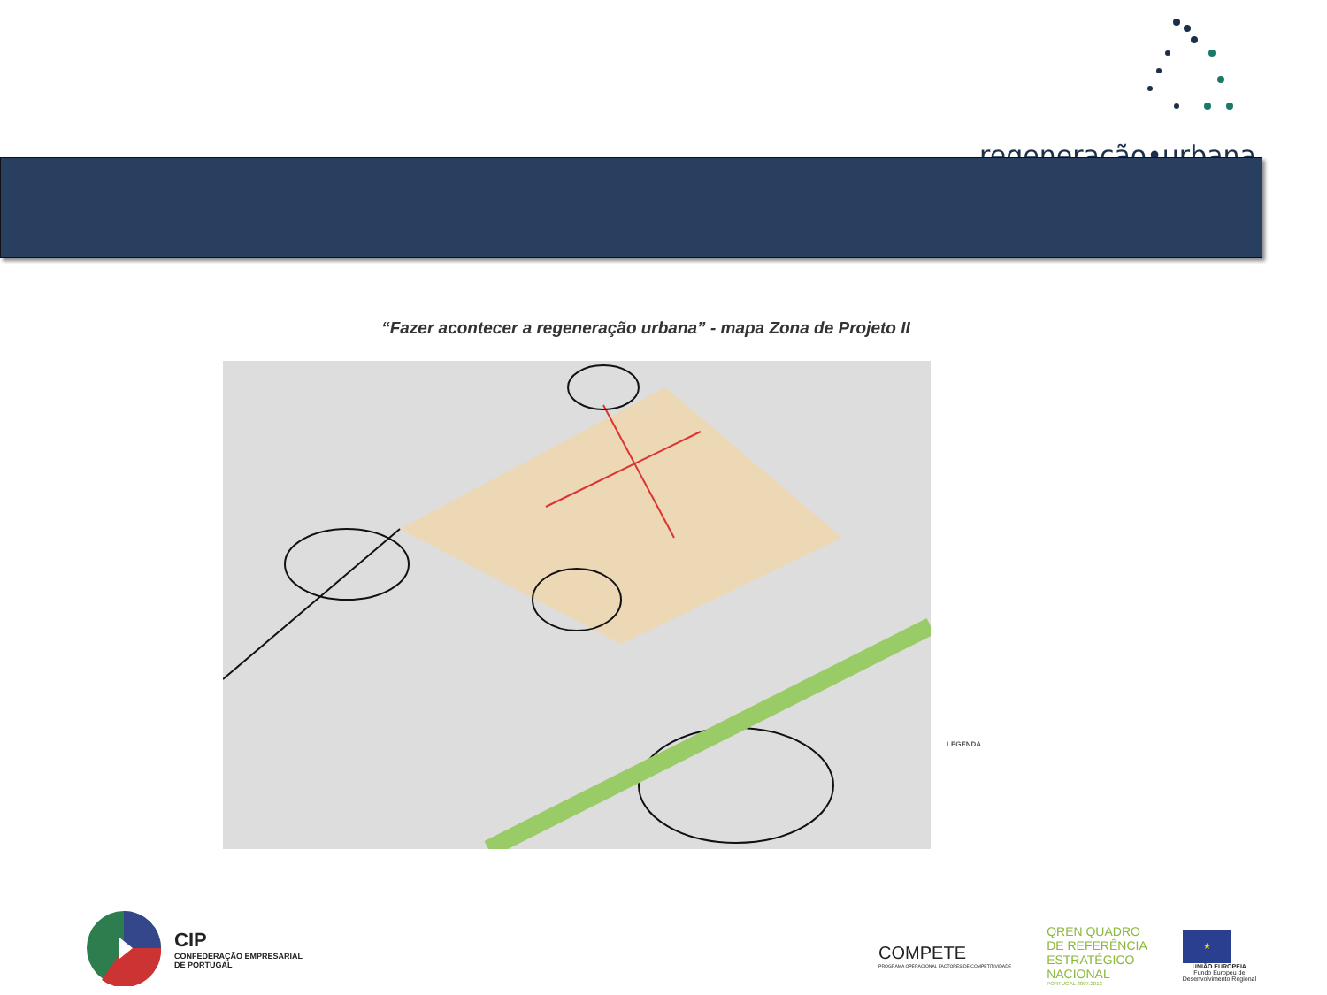regeneração•urbana
“Fazer acontecer a regeneração urbana” - mapa Zona de Projeto II
LEGENDA
CIP
CONFEDERAÇÃO EMPRESARIAL
DE PORTUGAL
COMPETE
PROGRAMA OPERACIONAL FACTORES DE COMPETITIVIDADE
QREN QUADRO
DE REFERÊNCIA
ESTRATÉGICO
NACIONAL
PORTUGAL 2007.2013
★
UNIÃO EUROPEIA
Fundo Europeu de
Desenvolvimento Regional